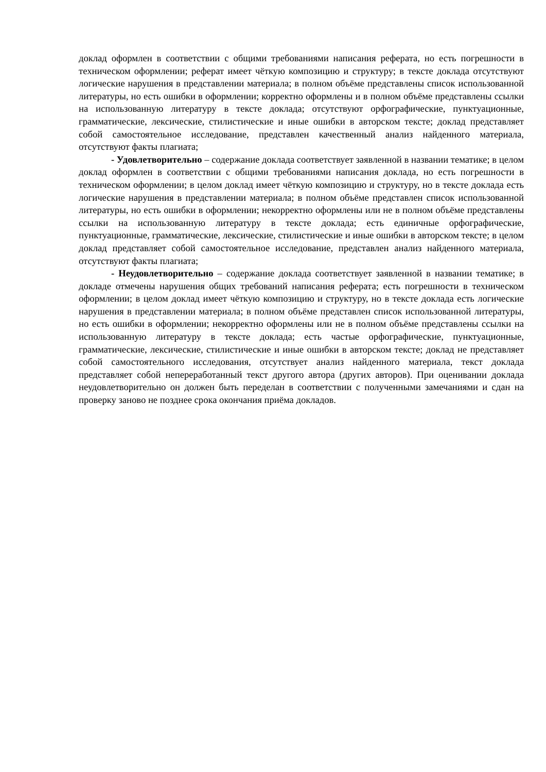доклад оформлен в соответствии с общими требованиями написания реферата, но есть погрешности в техническом оформлении; реферат имеет чёткую композицию и структуру; в тексте доклада отсутствуют логические нарушения в представлении материала; в полном объёме представлены список использованной литературы, но есть ошибки в оформлении; корректно оформлены и в полном объёме представлены ссылки на использованную литературу в тексте доклада; отсутствуют орфографические, пунктуационные, грамматические, лексические, стилистические и иные ошибки в авторском тексте; доклад представляет собой самостоятельное исследование, представлен качественный анализ найденного материала, отсутствуют факты плагиата;
- Удовлетворительно – содержание доклада соответствует заявленной в названии тематике; в целом доклад оформлен в соответствии с общими требованиями написания доклада, но есть погрешности в техническом оформлении; в целом доклад имеет чёткую композицию и структуру, но в тексте доклада есть логические нарушения в представлении материала; в полном объёме представлен список использованной литературы, но есть ошибки в оформлении; некорректно оформлены или не в полном объёме представлены ссылки на использованную литературу в тексте доклада; есть единичные орфографические, пунктуационные, грамматические, лексические, стилистические и иные ошибки в авторском тексте; в целом доклад представляет собой самостоятельное исследование, представлен анализ найденного материала, отсутствуют факты плагиата;
- Неудовлетворительно – содержание доклада соответствует заявленной в названии тематике; в докладе отмечены нарушения общих требований написания реферата; есть погрешности в техническом оформлении; в целом доклад имеет чёткую композицию и структуру, но в тексте доклада есть логические нарушения в представлении материала; в полном объёме представлен список использованной литературы, но есть ошибки в оформлении; некорректно оформлены или не в полном объёме представлены ссылки на использованную литературу в тексте доклада; есть частые орфографические, пунктуационные, грамматические, лексические, стилистические и иные ошибки в авторском тексте; доклад не представляет собой самостоятельного исследования, отсутствует анализ найденного материала, текст доклада представляет собой непереработанный текст другого автора (других авторов). При оценивании доклада неудовлетворительно он должен быть переделан в соответствии с полученными замечаниями и сдан на проверку заново не позднее срока окончания приёма докладов.